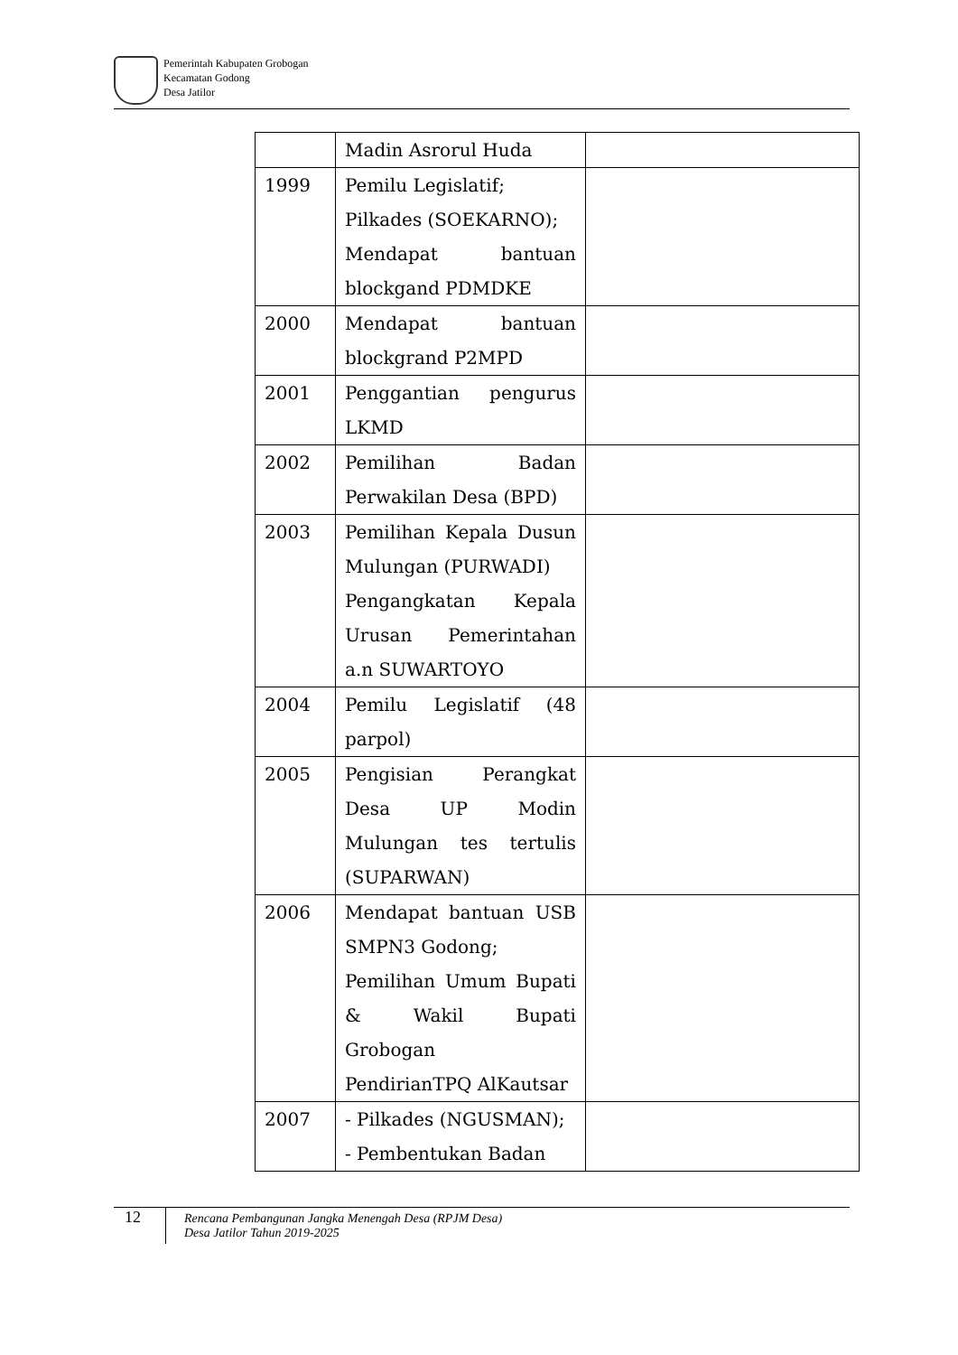Pemerintah Kabupaten Grobogan
Kecamatan Godong
Desa Jatilor
| | Madin Asrorul Huda | |
| 1999 | Pemilu Legislatif; Pilkades (SOEKARNO); Mendapat bantuan blockgand PDMDKE | |
| 2000 | Mendapat bantuan blockgrand P2MPD | |
| 2001 | Penggantian pengurus LKMD | |
| 2002 | Pemilihan Badan Perwakilan Desa (BPD) | |
| 2003 | Pemilihan Kepala Dusun Mulungan (PURWADI) Pengangkatan Kepala Urusan Pemerintahan a.n SUWARTOYO | |
| 2004 | Pemilu Legislatif (48 parpol) | |
| 2005 | Pengisian Perangkat Desa UP Modin Mulungan tes tertulis (SUPARWAN) | |
| 2006 | Mendapat bantuan USB SMPN3 Godong; Pemilihan Umum Bupati & Wakil Bupati Grobogan PendirianTPQ AlKautsar | |
| 2007 | - Pilkades (NGUSMAN); - Pembentukan Badan | |
12
Rencana Pembangunan Jangka Menengah Desa (RPJM Desa)
Desa Jatilor Tahun 2019-2025